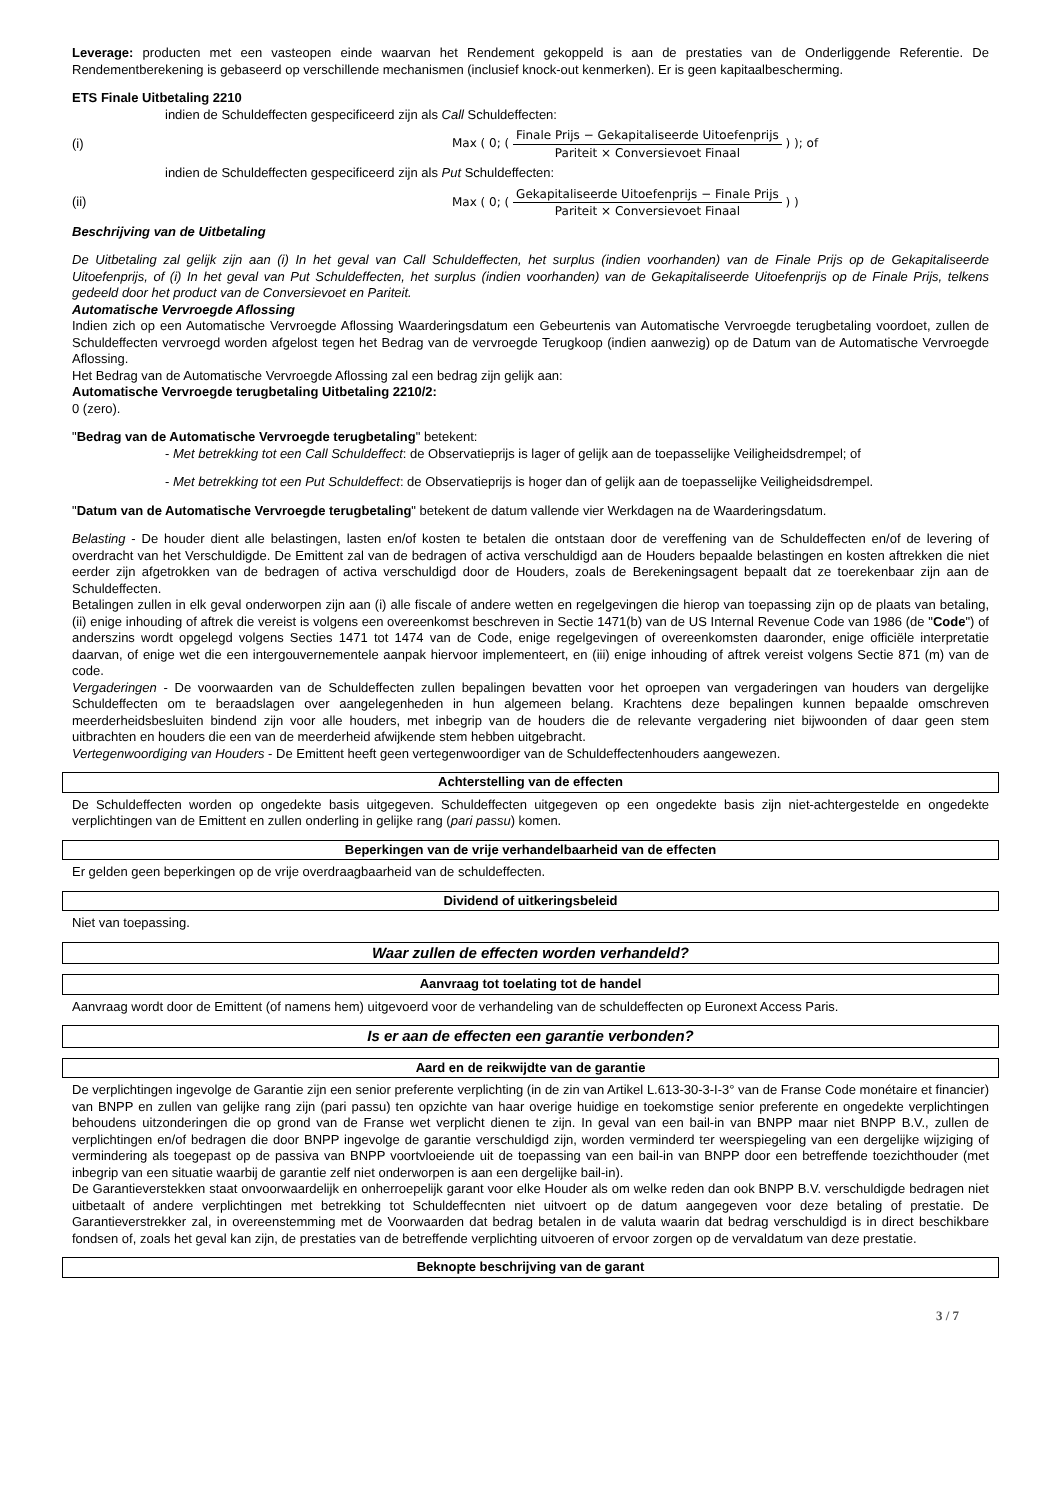Leverage: producten met een vasteopen einde waarvan het Rendement gekoppeld is aan de prestaties van de Onderliggende Referentie. De Rendementberekening is gebaseerd op verschillende mechanismen (inclusief knock-out kenmerken). Er is geen kapitaalbescherming.
ETS Finale Uitbetaling 2210
indien de Schuldeffecten gespecificeerd zijn als Call Schuldeffecten:
(i) Max ( 0; ( Finale Prijs − Gekapitaliseerde Uitoefenprijs Pariteit × Conversievoet Finaal ) ); of
indien de Schuldeffecten gespecificeerd zijn als Put Schuldeffecten:
(ii) Max ( 0; ( Gekapitaliseerde Uitoefenprijs − Finale Prijs Pariteit × Conversievoet Finaal ) )
Beschrijving van de Uitbetaling
De Uitbetaling zal gelijk zijn aan (i) In het geval van Call Schuldeffecten, het surplus (indien voorhanden) van de Finale Prijs op de Gekapitaliseerde Uitoefenprijs, of (i) In het geval van Put Schuldeffecten, het surplus (indien voorhanden) van de Gekapitaliseerde Uitoefenprijs op de Finale Prijs, telkens gedeeld door het product van de Conversievoet en Pariteit.
Automatische Vervroegde Aflossing
Indien zich op een Automatische Vervroegde Aflossing Waarderingsdatum een Gebeurtenis van Automatische Vervroegde terugbetaling voordoet, zullen de Schuldeffecten vervroegd worden afgelost tegen het Bedrag van de vervroegde Terugkoop (indien aanwezig) op de Datum van de Automatische Vervroegde Aflossing.
Het Bedrag van de Automatische Vervroegde Aflossing zal een bedrag zijn gelijk aan:
Automatische Vervroegde terugbetaling Uitbetaling 2210/2:
0 (zero).
"Bedrag van de Automatische Vervroegde terugbetaling" betekent:
- Met betrekking tot een Call Schuldeffect: de Observatieprijs is lager of gelijk aan de toepasselijke Veiligheidsdrempel; of
- Met betrekking tot een Put Schuldeffect: de Observatieprijs is hoger dan of gelijk aan de toepasselijke Veiligheidsdrempel.
"Datum van de Automatische Vervroegde terugbetaling" betekent de datum vallende vier Werkdagen na de Waarderingsdatum.
Belasting - De houder dient alle belastingen, lasten en/of kosten te betalen die ontstaan door de vereffening van de Schuldeffecten en/of de levering of overdracht van het Verschuldigde. De Emittent zal van de bedragen of activa verschuldigd aan de Houders bepaalde belastingen en kosten aftrekken die niet eerder zijn afgetrokken van de bedragen of activa verschuldigd door de Houders, zoals de Berekeningsagent bepaalt dat ze toerekenbaar zijn aan de Schuldeffecten.
Betalingen zullen in elk geval onderworpen zijn aan (i) alle fiscale of andere wetten en regelgevingen die hierop van toepassing zijn op de plaats van betaling, (ii) enige inhouding of aftrek die vereist is volgens een overeenkomst beschreven in Sectie 1471(b) van de US Internal Revenue Code van 1986 (de "Code") of anderszins wordt opgelegd volgens Secties 1471 tot 1474 van de Code, enige regelgevingen of overeenkomsten daaronder, enige officiële interpretatie daarvan, of enige wet die een intergouvernementele aanpak hiervoor implementeert, en (iii) enige inhouding of aftrek vereist volgens Sectie 871 (m) van de code.
Vergaderingen - De voorwaarden van de Schuldeffecten zullen bepalingen bevatten voor het oproepen van vergaderingen van houders van dergelijke Schuldeffecten om te beraadslagen over aangelegenheden in hun algemeen belang. Krachtens deze bepalingen kunnen bepaalde omschreven meerderheidsbesluiten bindend zijn voor alle houders, met inbegrip van de houders die de relevante vergadering niet bijwoonden of daar geen stem uitbrachten en houders die een van de meerderheid afwijkende stem hebben uitgebracht.
Vertegenwoordiging van Houders - De Emittent heeft geen vertegenwoordiger van de Schuldeffectenhouders aangewezen.
Achterstelling van de effecten
De Schuldeffecten worden op ongedekte basis uitgegeven. Schuldeffecten uitgegeven op een ongedekte basis zijn niet-achtergestelde en ongedekte verplichtingen van de Emittent en zullen onderling in gelijke rang (pari passu) komen.
Beperkingen van de vrije verhandelbaarheid van de effecten
Er gelden geen beperkingen op de vrije overdraagbaarheid van de schuldeffecten.
Dividend of uitkeringsbeleid
Niet van toepassing.
Waar zullen de effecten worden verhandeld?
Aanvraag tot toelating tot de handel
Aanvraag wordt door de Emittent (of namens hem) uitgevoerd voor de verhandeling van de schuldeffecten op Euronext Access Paris.
Is er aan de effecten een garantie verbonden?
Aard en de reikwijdte van de garantie
De verplichtingen ingevolge de Garantie zijn een senior preferente verplichting (in de zin van Artikel L.613-30-3-I-3° van de Franse Code monétaire et financier) van BNPP en zullen van gelijke rang zijn (pari passu) ten opzichte van haar overige huidige en toekomstige senior preferente en ongedekte verplichtingen behoudens uitzonderingen die op grond van de Franse wet verplicht dienen te zijn. In geval van een bail-in van BNPP maar niet BNPP B.V., zullen de verplichtingen en/of bedragen die door BNPP ingevolge de garantie verschuldigd zijn, worden verminderd ter weerspiegeling van een dergelijke wijziging of vermindering als toegepast op de passiva van BNPP voortvloeiende uit de toepassing van een bail-in van BNPP door een betreffende toezichthouder (met inbegrip van een situatie waarbij de garantie zelf niet onderworpen is aan een dergelijke bail-in).
De Garantieverstekken staat onvoorwaardelijk en onherroepelijk garant voor elke Houder als om welke reden dan ook BNPP B.V. verschuldigde bedragen niet uitbetaalt of andere verplichtingen met betrekking tot Schuldeffecnten niet uitvoert op de datum aangegeven voor deze betaling of prestatie. De Garantieverstrekker zal, in overeenstemming met de Voorwaarden dat bedrag betalen in de valuta waarin dat bedrag verschuldigd is in direct beschikbare fondsen of, zoals het geval kan zijn, de prestaties van de betreffende verplichting uitvoeren of ervoor zorgen op de vervaldatum van deze prestatie.
Beknopte beschrijving van de garant
3 / 7